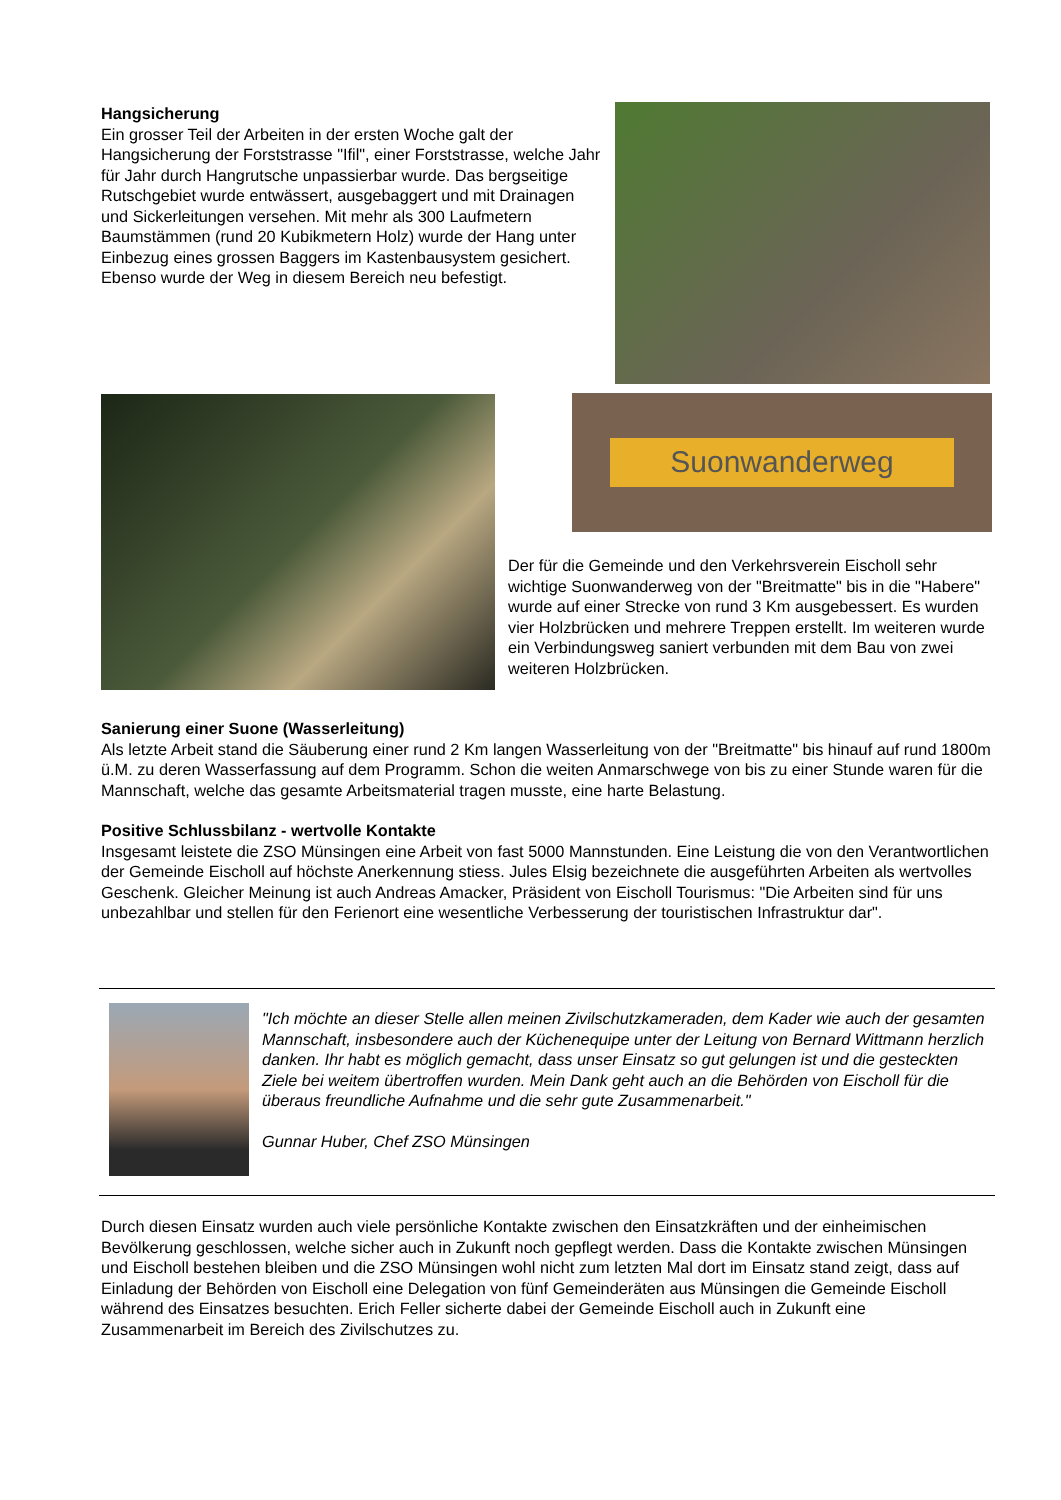Hangsicherung
Ein grosser Teil der Arbeiten in der ersten Woche galt der Hangsicherung der Forststrasse "Ifil", einer Forststrasse, welche Jahr für Jahr durch Hangrutsche unpassierbar wurde. Das bergseitige Rutschgebiet wurde entwässert, ausgebaggert und mit Drainagen und Sickerleitungen versehen. Mit mehr als 300 Laufmetern Baumstämmen (rund 20 Kubikmetern Holz) wurde der Hang unter Einbezug eines grossen Baggers im Kastenbausystem gesichert. Ebenso wurde der Weg in diesem Bereich neu befestigt.
Suonwanderweg
Der für die Gemeinde und den Verkehrsverein Eischoll sehr wichtige Suonwanderweg von der "Breitmatte" bis in die "Habere" wurde auf einer Strecke von rund 3 Km ausgebessert. Es wurden vier Holzbrücken und mehrere Treppen erstellt. Im weiteren wurde ein Verbindungsweg saniert verbunden mit dem Bau von zwei weiteren Holzbrücken.
Sanierung einer Suone (Wasserleitung)
Als letzte Arbeit stand die Säuberung einer rund 2 Km langen Wasserleitung von der "Breitmatte" bis hinauf auf rund 1800m ü.M. zu deren Wasserfassung auf dem Programm. Schon die weiten Anmarschwege von bis zu einer Stunde waren für die Mannschaft, welche das gesamte Arbeitsmaterial tragen musste, eine harte Belastung.
Positive Schlussbilanz - wertvolle Kontakte
Insgesamt leistete die ZSO Münsingen eine Arbeit von fast 5000 Mannstunden. Eine Leistung die von den Verantwortlichen der Gemeinde Eischoll auf höchste Anerkennung stiess. Jules Elsig bezeichnete die ausgeführten Arbeiten als wertvolles Geschenk. Gleicher Meinung ist auch Andreas Amacker, Präsident von Eischoll Tourismus: "Die Arbeiten sind für uns unbezahlbar und stellen für den Ferienort eine wesentliche Verbesserung der touristischen Infrastruktur dar".
"Ich möchte an dieser Stelle allen meinen Zivilschutzkameraden, dem Kader wie auch der gesamten Mannschaft, insbesondere auch der Küchenequipe unter der Leitung von Bernard Wittmann herzlich danken. Ihr habt es möglich gemacht, dass unser Einsatz so gut gelungen ist und die gesteckten Ziele bei weitem übertroffen wurden. Mein Dank geht auch an die Behörden von Eischoll für die überaus freundliche Aufnahme und die sehr gute Zusammenarbeit."
Gunnar Huber, Chef ZSO Münsingen
Durch diesen Einsatz wurden auch viele persönliche Kontakte zwischen den Einsatzkräften und der einheimischen Bevölkerung geschlossen, welche sicher auch in Zukunft noch gepflegt werden. Dass die Kontakte zwischen Münsingen und Eischoll bestehen bleiben und die ZSO Münsingen wohl nicht zum letzten Mal dort im Einsatz stand zeigt, dass auf Einladung der Behörden von Eischoll eine Delegation von fünf Gemeinderäten aus Münsingen die Gemeinde Eischoll während des Einsatzes besuchten. Erich Feller sicherte dabei der Gemeinde Eischoll auch in Zukunft eine Zusammenarbeit im Bereich des Zivilschutzes zu.